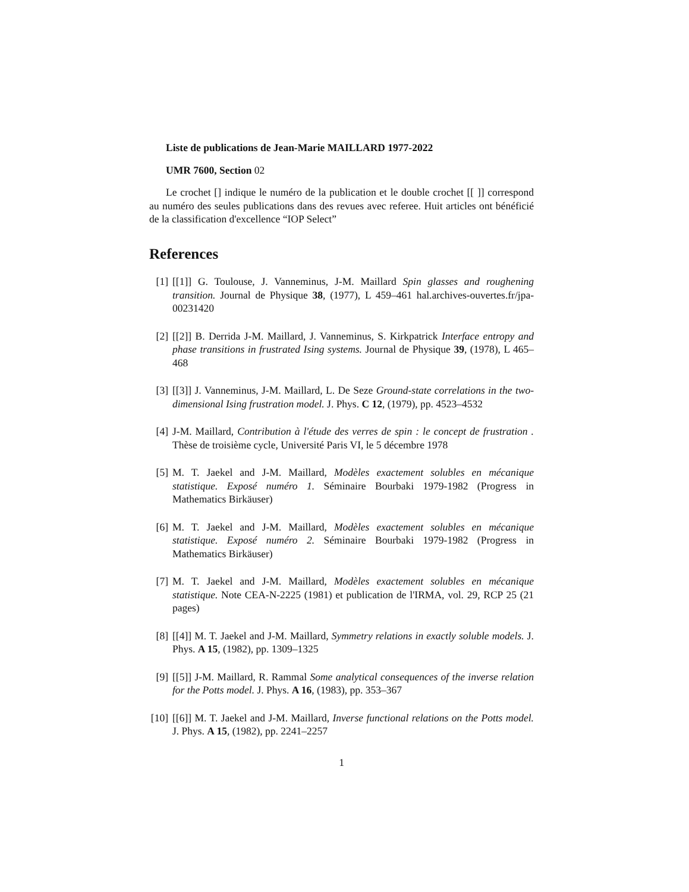Liste de publications de Jean-Marie MAILLARD 1977-2022
UMR 7600, Section 02
Le crochet [] indique le numéro de la publication et le double crochet [[ ]] correspond au numéro des seules publications dans des revues avec referee. Huit articles ont bénéficié de la classification d'excellence “IOP Select”
References
[1] [[1]] G. Toulouse, J. Vanneminus, J-M. Maillard Spin glasses and roughening transition. Journal de Physique 38, (1977), L 459–461 hal.archives-ouvertes.fr/jpa-00231420
[2] [[2]] B. Derrida J-M. Maillard, J. Vanneminus, S. Kirkpatrick Interface entropy and phase transitions in frustrated Ising systems. Journal de Physique 39, (1978), L 465–468
[3] [[3]] J. Vanneminus, J-M. Maillard, L. De Seze Ground-state correlations in the two-dimensional Ising frustration model. J. Phys. C 12, (1979), pp. 4523–4532
[4] J-M. Maillard, Contribution à l'étude des verres de spin : le concept de frustration . Thèse de troisième cycle, Université Paris VI, le 5 décembre 1978
[5] M. T. Jaekel and J-M. Maillard, Modèles exactement solubles en mécanique statistique. Exposé numéro 1. Séminaire Bourbaki 1979-1982 (Progress in Mathematics Birkäuser)
[6] M. T. Jaekel and J-M. Maillard, Modèles exactement solubles en mécanique statistique. Exposé numéro 2. Séminaire Bourbaki 1979-1982 (Progress in Mathematics Birkäuser)
[7] M. T. Jaekel and J-M. Maillard, Modèles exactement solubles en mécanique statistique. Note CEA-N-2225 (1981) et publication de l'IRMA, vol. 29, RCP 25 (21 pages)
[8] [[4]] M. T. Jaekel and J-M. Maillard, Symmetry relations in exactly soluble models. J. Phys. A 15, (1982), pp. 1309–1325
[9] [[5]] J-M. Maillard, R. Rammal Some analytical consequences of the inverse relation for the Potts model. J. Phys. A 16, (1983), pp. 353–367
[10] [[6]] M. T. Jaekel and J-M. Maillard, Inverse functional relations on the Potts model. J. Phys. A 15, (1982), pp. 2241–2257
1